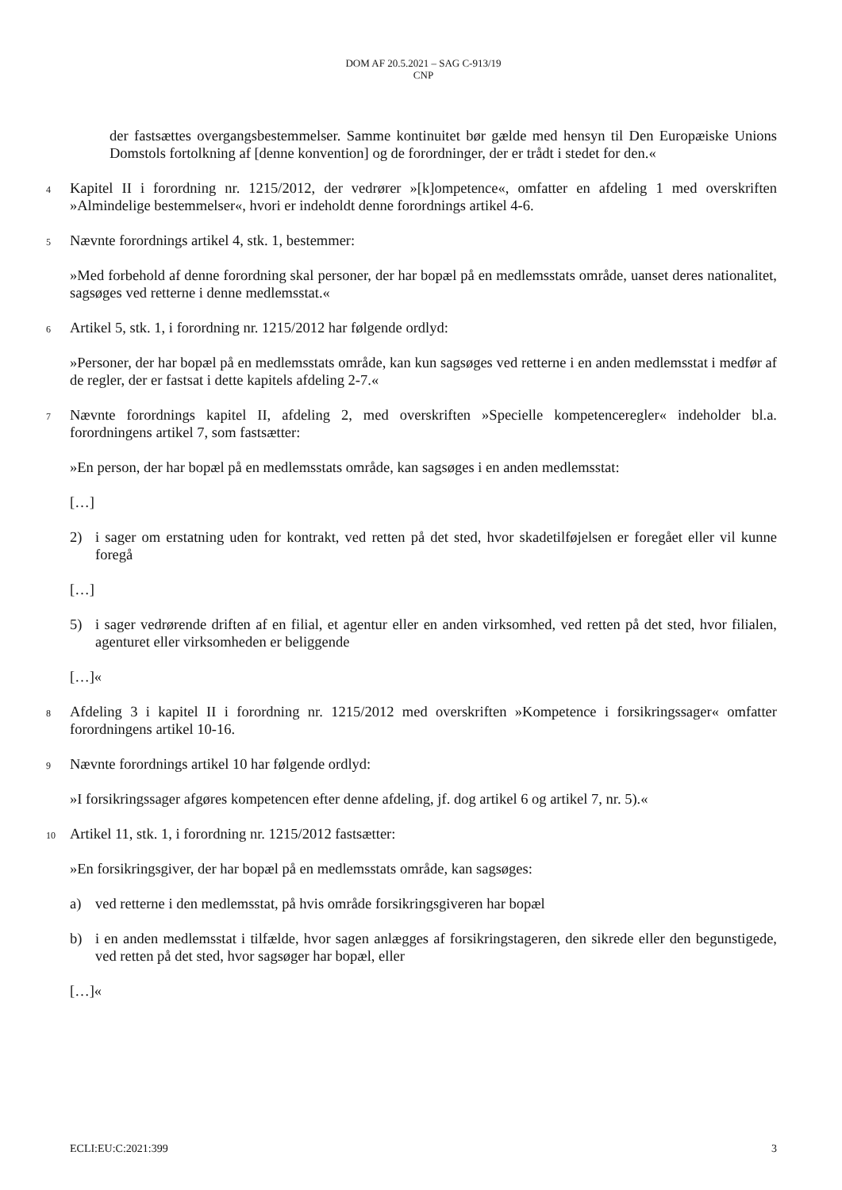DOM AF 20.5.2021 – SAG C-913/19
CNP
der fastsættes overgangsbestemmelser. Samme kontinuitet bør gælde med hensyn til Den Europæiske Unions Domstols fortolkning af [denne konvention] og de forordninger, der er trådt i stedet for den.«
4
Kapitel II i forordning nr. 1215/2012, der vedrører »[k]ompetence«, omfatter en afdeling 1 med overskriften »Almindelige bestemmelser«, hvori er indeholdt denne forordnings artikel 4-6.
5
Nævnte forordnings artikel 4, stk. 1, bestemmer:
»Med forbehold af denne forordning skal personer, der har bopæl på en medlemsstats område, uanset deres nationalitet, sagsøges ved retterne i denne medlemsstat.«
6
Artikel 5, stk. 1, i forordning nr. 1215/2012 har følgende ordlyd:
»Personer, der har bopæl på en medlemsstats område, kan kun sagsøges ved retterne i en anden medlemsstat i medfør af de regler, der er fastsat i dette kapitels afdeling 2-7.«
7
Nævnte forordnings kapitel II, afdeling 2, med overskriften »Specielle kompetenceregler« indeholder bl.a. forordningens artikel 7, som fastsætter:
»En person, der har bopæl på en medlemsstats område, kan sagsøges i en anden medlemsstat:
[…]
2) i sager om erstatning uden for kontrakt, ved retten på det sted, hvor skadetilføjelsen er foregået eller vil kunne foregå
[…]
5) i sager vedrørende driften af en filial, et agentur eller en anden virksomhed, ved retten på det sted, hvor filialen, agenturet eller virksomheden er beliggende
[…]«
8
Afdeling 3 i kapitel II i forordning nr. 1215/2012 med overskriften »Kompetence i forsikringssager« omfatter forordningens artikel 10-16.
9
Nævnte forordnings artikel 10 har følgende ordlyd:
»I forsikringssager afgøres kompetencen efter denne afdeling, jf. dog artikel 6 og artikel 7, nr. 5).«
10
Artikel 11, stk. 1, i forordning nr. 1215/2012 fastsætter:
»En forsikringsgiver, der har bopæl på en medlemsstats område, kan sagsøges:
a) ved retterne i den medlemsstat, på hvis område forsikringsgiveren har bopæl
b) i en anden medlemsstat i tilfælde, hvor sagen anlægges af forsikringstageren, den sikrede eller den begunstigede, ved retten på det sted, hvor sagsøger har bopæl, eller
[…]«
ECLI:EU:C:2021:399 3